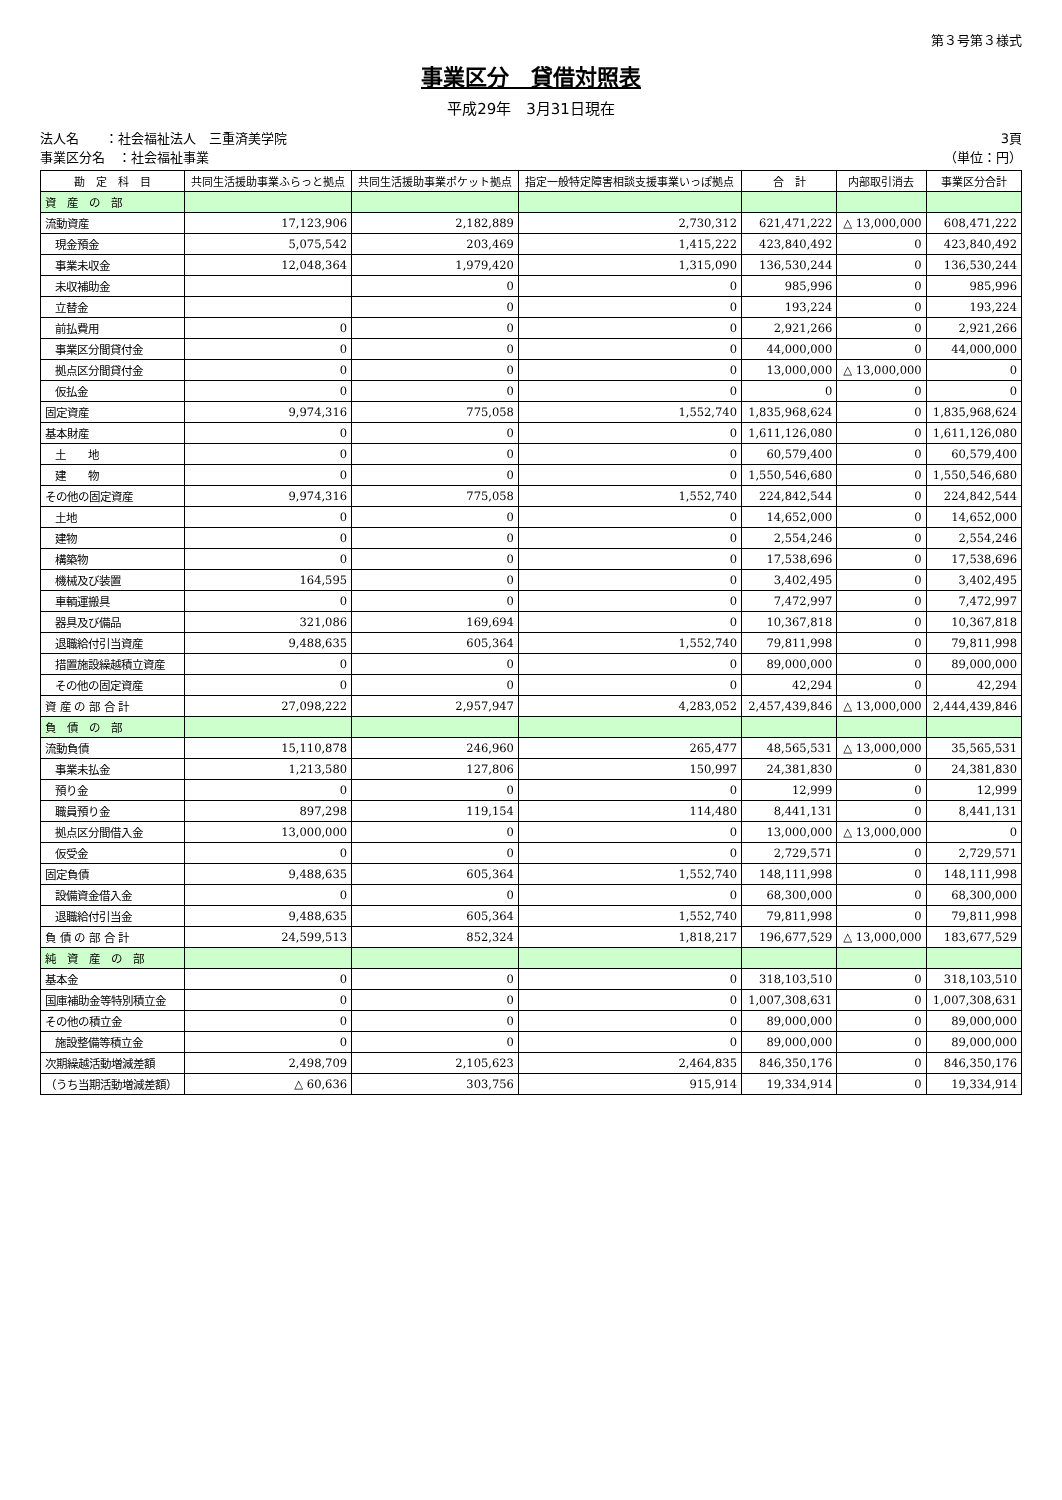第３号第３様式
事業区分　貸借対照表
平成29年　3月31日現在
法人名　　：社会福祉法人　三重済美学院
事業区分名　：社会福祉事業
3頁
（単位：円）
| 勘 定 科 目 | 共同生活援助事業ふらっと拠点 | 共同生活援助事業ポケット拠点 | 指定一般特定障害相談支援事業いっぽ拠点 | 合 計 | 内部取引消去 | 事業区分合計 |
| --- | --- | --- | --- | --- | --- | --- |
| 資 産 の 部 | | | | | | |
| 流動資産 | 17,123,906 | 2,182,889 | 2,730,312 | 621,471,222 | △ 13,000,000 | 608,471,222 |
| 現金預金 | 5,075,542 | 203,469 | 1,415,222 | 423,840,492 | 0 | 423,840,492 |
| 事業未収金 | 12,048,364 | 1,979,420 | 1,315,090 | 136,530,244 | 0 | 136,530,244 |
| 未収補助金 | | 0 | 0 | 985,996 | 0 | 985,996 |
| 立替金 | | 0 | 0 | 193,224 | 0 | 193,224 |
| 前払費用 | 0 | 0 | 0 | 2,921,266 | 0 | 2,921,266 |
| 事業区分間貸付金 | 0 | 0 | 0 | 44,000,000 | 0 | 44,000,000 |
| 拠点区分間貸付金 | 0 | 0 | 0 | 13,000,000 | △ 13,000,000 | 0 |
| 仮払金 | 0 | 0 | 0 | 0 | 0 | 0 |
| 固定資産 | 9,974,316 | 775,058 | 1,552,740 | 1,835,968,624 | 0 | 1,835,968,624 |
| 基本財産 | 0 | 0 | 0 | 1,611,126,080 | 0 | 1,611,126,080 |
| 土 地 | 0 | 0 | 0 | 60,579,400 | 0 | 60,579,400 |
| 建 物 | 0 | 0 | 0 | 1,550,546,680 | 0 | 1,550,546,680 |
| その他の固定資産 | 9,974,316 | 775,058 | 1,552,740 | 224,842,544 | 0 | 224,842,544 |
| 土地 | 0 | 0 | 0 | 14,652,000 | 0 | 14,652,000 |
| 建物 | 0 | 0 | 0 | 2,554,246 | 0 | 2,554,246 |
| 構築物 | 0 | 0 | 0 | 17,538,696 | 0 | 17,538,696 |
| 機械及び装置 | 164,595 | 0 | 0 | 3,402,495 | 0 | 3,402,495 |
| 車輌運搬具 | 0 | 0 | 0 | 7,472,997 | 0 | 7,472,997 |
| 器具及び備品 | 321,086 | 169,694 | 0 | 10,367,818 | 0 | 10,367,818 |
| 退職給付引当資産 | 9,488,635 | 605,364 | 1,552,740 | 79,811,998 | 0 | 79,811,998 |
| 措置施設繰越積立資産 | 0 | 0 | 0 | 89,000,000 | 0 | 89,000,000 |
| その他の固定資産 | 0 | 0 | 0 | 42,294 | 0 | 42,294 |
| 資 産 の 部 合 計 | 27,098,222 | 2,957,947 | 4,283,052 | 2,457,439,846 | △ 13,000,000 | 2,444,439,846 |
| 負 債 の 部 | | | | | | |
| 流動負債 | 15,110,878 | 246,960 | 265,477 | 48,565,531 | △ 13,000,000 | 35,565,531 |
| 事業未払金 | 1,213,580 | 127,806 | 150,997 | 24,381,830 | 0 | 24,381,830 |
| 預り金 | 0 | 0 | 0 | 12,999 | 0 | 12,999 |
| 職員預り金 | 897,298 | 119,154 | 114,480 | 8,441,131 | 0 | 8,441,131 |
| 拠点区分間借入金 | 13,000,000 | 0 | 0 | 13,000,000 | △ 13,000,000 | 0 |
| 仮受金 | 0 | 0 | 0 | 2,729,571 | 0 | 2,729,571 |
| 固定負債 | 9,488,635 | 605,364 | 1,552,740 | 148,111,998 | 0 | 148,111,998 |
| 設備資金借入金 | 0 | 0 | 0 | 68,300,000 | 0 | 68,300,000 |
| 退職給付引当金 | 9,488,635 | 605,364 | 1,552,740 | 79,811,998 | 0 | 79,811,998 |
| 負 債 の 部 合 計 | 24,599,513 | 852,324 | 1,818,217 | 196,677,529 | △ 13,000,000 | 183,677,529 |
| 純 資 産 の 部 | | | | | | |
| 基本金 | 0 | 0 | 0 | 318,103,510 | 0 | 318,103,510 |
| 国庫補助金等特別積立金 | 0 | 0 | 0 | 1,007,308,631 | 0 | 1,007,308,631 |
| その他の積立金 | 0 | 0 | 0 | 89,000,000 | 0 | 89,000,000 |
| 施設整備等積立金 | 0 | 0 | 0 | 89,000,000 | 0 | 89,000,000 |
| 次期繰越活動増減差額 | 2,498,709 | 2,105,623 | 2,464,835 | 846,350,176 | 0 | 846,350,176 |
| （うち当期活動増減差額） | △ 60,636 | 303,756 | 915,914 | 19,334,914 | 0 | 19,334,914 |